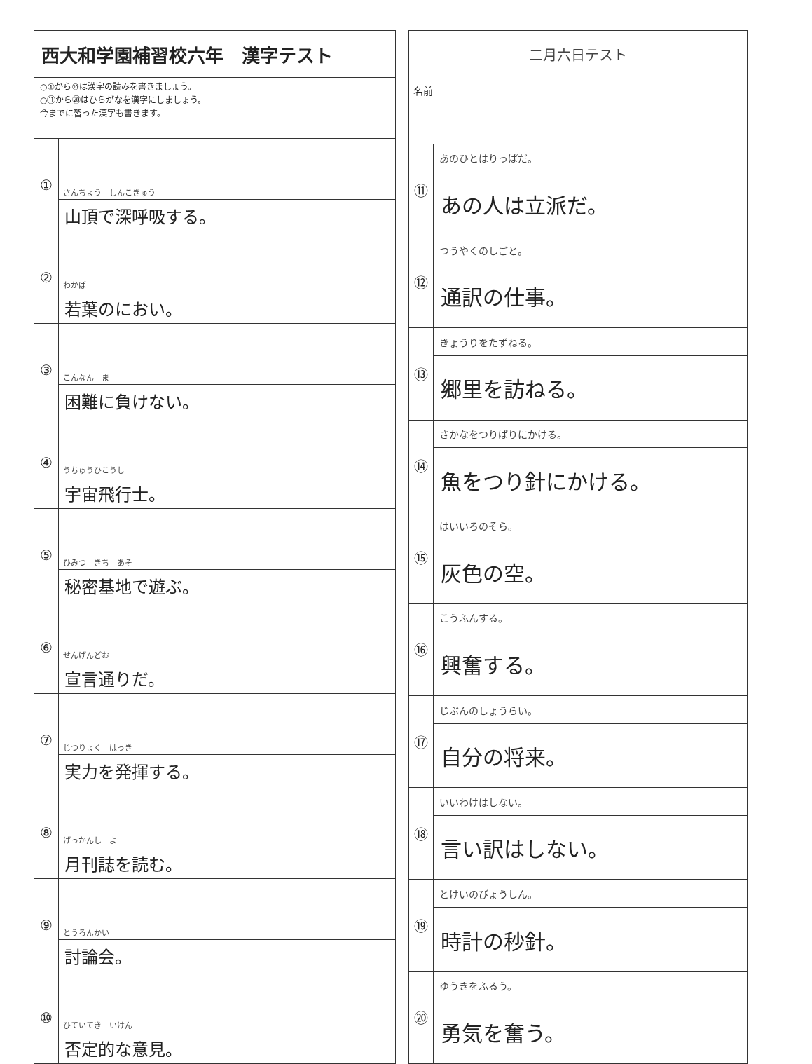| 西大和学園補習校六年 漢字テスト | |
| ○①から⑩は漢字の読みを書きましょう。 ○⑪から⑳はひらがなを漢字にしましょう。 今までに習った漢字も書きます。 | |
| ① | さんちょう しんこきゅう |
| | 山頂で深呼吸する。 |
| ② | わかば |
| | 若葉のにおい。 |
| ③ | こんなん ま |
| | 困難に負けない。 |
| ④ | うちゅうひこうし |
| | 宇宙飛行士。 |
| ⑤ | ひみつ きち あそ |
| | 秘密基地で遊ぶ。 |
| ⑥ | せんげんどお |
| | 宣言通りだ。 |
| ⑦ | じつりょく はっき |
| | 実力を発揮する。 |
| ⑧ | げっかんし よ |
| | 月刊誌を読む。 |
| ⑨ | とうろんかい |
| | 討論会。 |
| ⑩ | ひていてき いけん |
| | 否定的な意見。 |
| 二月六日テスト | |
| 名前 | |
| ⑪ | あのひとはりっぱだ。 |
| | あの人は立派だ。 |
| ⑫ | つうやくのしごと。 |
| | 通訳の仕事。 |
| ⑬ | きょうりをたずねる。 |
| | 郷里を訪ねる。 |
| ⑭ | さかなをつりばりにかける。 |
| | 魚をつり針にかける。 |
| ⑮ | はいいろのそら。 |
| | 灰色の空。 |
| ⑯ | こうふんする。 |
| | 興奮する。 |
| ⑰ | じぶんのしょうらい。 |
| | 自分の将来。 |
| ⑱ | いいわけはしない。 |
| | 言い訳はしない。 |
| ⑲ | とけいのびょうしん。 |
| | 時計の秒針。 |
| ⑳ | ゆうきをふるう。 |
| | 勇気を奮う。 |